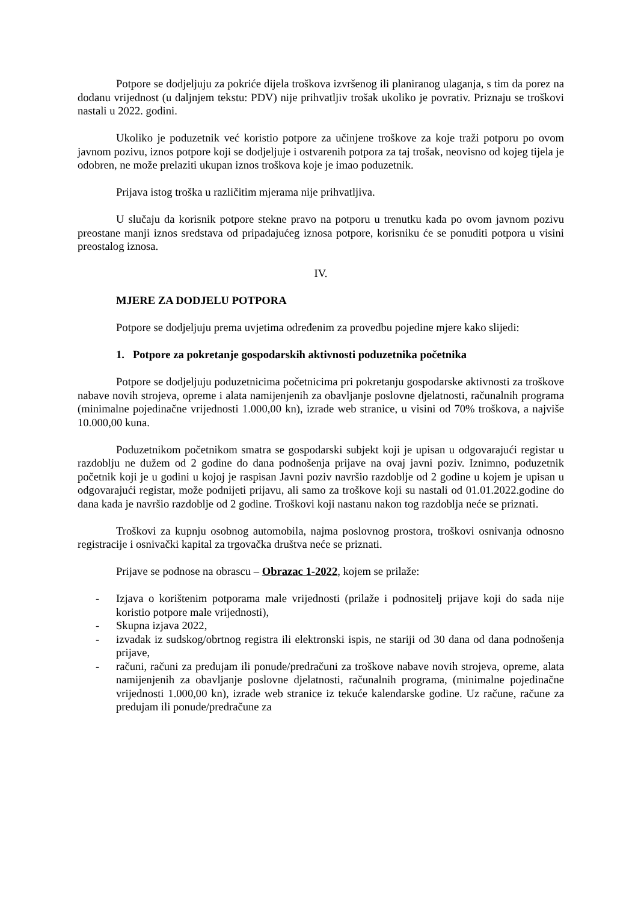Potpore se dodjeljuju za pokriće dijela troškova izvršenog ili planiranog ulaganja, s tim da porez na dodanu vrijednost (u daljnjem tekstu: PDV) nije prihvatljiv trošak ukoliko je povrativ. Priznaju se troškovi nastali u 2022. godini.
Ukoliko je poduzetnik već koristio potpore za učinjene troškove za koje traži potporu po ovom javnom pozivu, iznos potpore koji se dodjeljuje i ostvarenih potpora za taj trošak, neovisno od kojeg tijela je odobren, ne može prelaziti ukupan iznos troškova koje je imao poduzetnik.
Prijava istog troška u različitim mjerama nije prihvatljiva.
U slučaju da korisnik potpore stekne pravo na potporu u trenutku kada po ovom javnom pozivu preostane manji iznos sredstava od pripadajućeg iznosa potpore, korisniku će se ponuditi potpora u visini preostalog iznosa.
IV.
MJERE ZA DODJELU POTPORA
Potpore se dodjeljuju prema uvjetima određenim za provedbu pojedine mjere kako slijedi:
1. Potpore za pokretanje gospodarskih aktivnosti poduzetnika početnika
Potpore se dodjeljuju poduzetnicima početnicima pri pokretanju gospodarske aktivnosti za troškove nabave novih strojeva, opreme i alata namijenjenih za obavljanje poslovne djelatnosti, računalnih programa (minimalne pojedinačne vrijednosti 1.000,00 kn), izrade web stranice, u visini od 70% troškova, a najviše 10.000,00 kuna.
Poduzetnikom početnikom smatra se gospodarski subjekt koji je upisan u odgovarajući registar u razdoblju ne dužem od 2 godine do dana podnošenja prijave na ovaj javni poziv. Iznimno, poduzetnik početnik koji je u godini u kojoj je raspisan Javni poziv navršio razdoblje od 2 godine u kojem je upisan u odgovarajući registar, može podnijeti prijavu, ali samo za troškove koji su nastali od 01.01.2022.godine do dana kada je navršio razdoblje od 2 godine. Troškovi koji nastanu nakon tog razdoblja neće se priznati.
Troškovi za kupnju osobnog automobila, najma poslovnog prostora, troškovi osnivanja odnosno registracije i osnivački kapital za trgovačka društva neće se priznati.
Prijave se podnose na obrascu – Obrazac 1-2022, kojem se prilaže:
- Izjava o korištenim potporama male vrijednosti (prilaže i podnositelj prijave koji do sada nije koristio potpore male vrijednosti),
- Skupna izjava 2022,
- izvadak iz sudskog/obrtnog registra ili elektronski ispis, ne stariji od 30 dana od dana podnošenja prijave,
- računi, računi za predujam ili ponude/predračuni za troškove nabave novih strojeva, opreme, alata namijenjenih za obavljanje poslovne djelatnosti, računalnih programa, (minimalne pojedinačne vrijednosti 1.000,00 kn), izrade web stranice iz tekuće kalendarske godine. Uz račune, račune za predujam ili ponude/predračune za